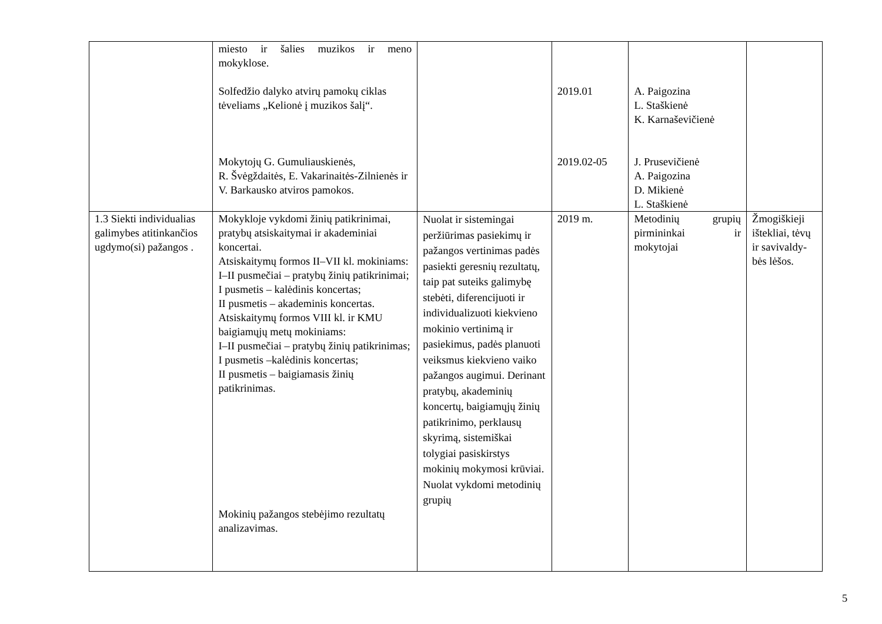| | miesto ir šalies muzikos ir meno mokyklose. Solfedžio dalyko atvirų pamokų ciklas tėveliams „Kelionė į muzikos šalį“. Mokytojų G. Gumuliauskienės, R. Švėgždaitės, E. Vakarinaitės-Zilnienės ir V. Barkausko atviros pamokos. | | 2019.01 2019.02-05 | A. Paigozina L. Staškienė K. Karnaševičienė J. Prusevičienė A. Paigozina D. Mikienė L. Staškienė | |
| 1.3 Siekti individualias galimybes atitinkančios ugdymo(si) pažangos . | Mokykloje vykdomi žinių patikrinimai, pratybų atsiskaitymai ir akademiniai koncertai. Atsiskaitymų formos II–VII kl. mokiniams: I–II pusmečiai – pratybų žinių patikrinimai; I pusmetis – kalėdinis koncertas; II pusmetis – akademinis koncertas. Atsiskaitymų formos VIII kl. ir KMU baigiamųjų metų mokiniams: I–II pusmečiai – pratybų žinių patikrinimas; I pusmetis –kalėdinis koncertas; II pusmetis – baigiamasis žinių patikrinimas. Mokinių pažangos stebėjimo rezultatų analizavimas. | Nuolat ir sistemingai peržiūrimas pasiekimų ir pažangos vertinimas padės pasiekti geresnių rezultatų, taip pat suteiks galimybę stebėti, diferencijuoti ir individualizuoti kiekvieno mokinio vertinimą ir pasiekimus, padės planuoti veiksmus kiekvieno vaiko pažangos augimui. Derinant pratybų, akademinių koncertų, baigiamųjų žinių patikrinimo, perklausų skyrimą, sistemiškai tolygiai pasiskirstys mokinių mokymosi krūviai. Nuolat vykdomi metodinių grupių | 2019 m. | Metodinių grupių pirmininkai ir mokytojai | Žmogiškieji ištekliai, tėvų ir savivaldy-bės lėšos. |
5